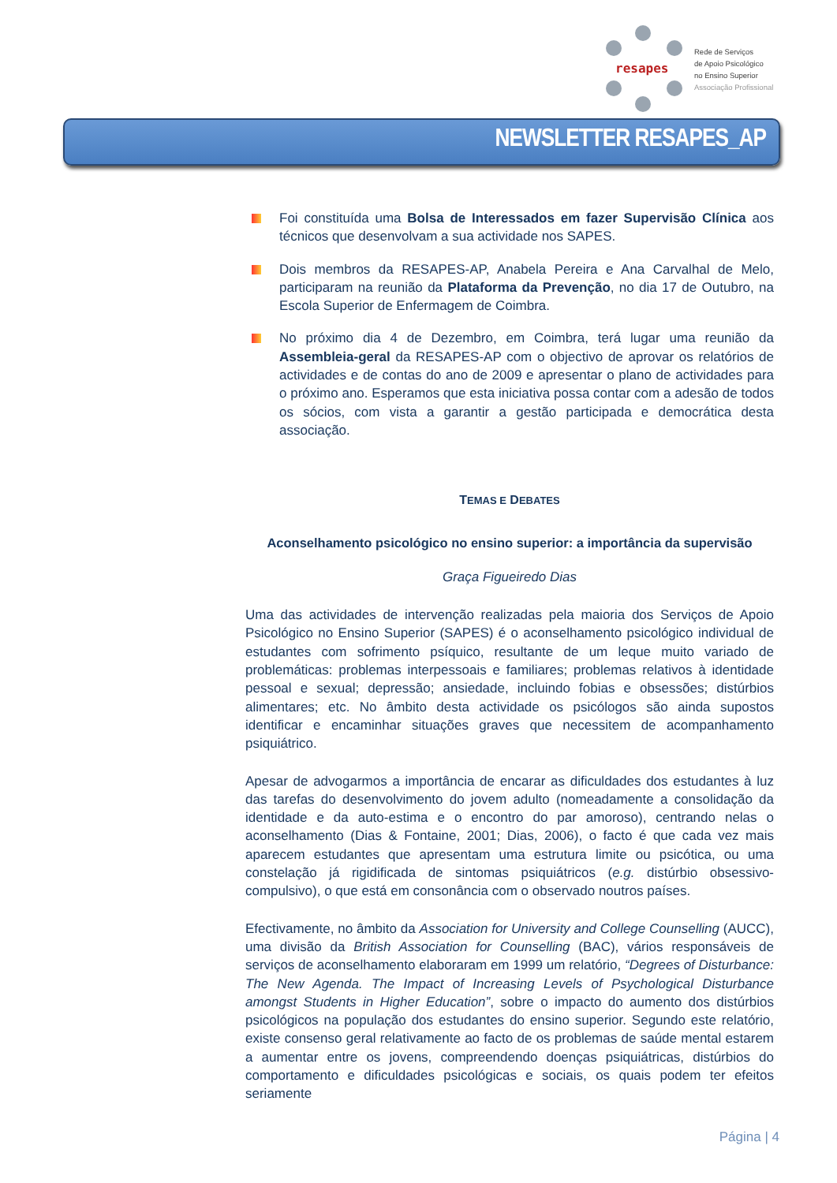resapes
Rede de Serviços
de Apoio Psicológico
no Ensino Superior
Associação Profissional
NEWSLETTER RESAPES_AP
Foi constituída uma Bolsa de Interessados em fazer Supervisão Clínica aos técnicos que desenvolvam a sua actividade nos SAPES.
Dois membros da RESAPES-AP, Anabela Pereira e Ana Carvalhal de Melo, participaram na reunião da Plataforma da Prevenção, no dia 17 de Outubro, na Escola Superior de Enfermagem de Coimbra.
No próximo dia 4 de Dezembro, em Coimbra, terá lugar uma reunião da Assembleia-geral da RESAPES-AP com o objectivo de aprovar os relatórios de actividades e de contas do ano de 2009 e apresentar o plano de actividades para o próximo ano. Esperamos que esta iniciativa possa contar com a adesão de todos os sócios, com vista a garantir a gestão participada e democrática desta associação.
TEMAS E DEBATES
Aconselhamento psicológico no ensino superior: a importância da supervisão
Graça Figueiredo Dias
Uma das actividades de intervenção realizadas pela maioria dos Serviços de Apoio Psicológico no Ensino Superior (SAPES) é o aconselhamento psicológico individual de estudantes com sofrimento psíquico, resultante de um leque muito variado de problemáticas: problemas interpessoais e familiares; problemas relativos à identidade pessoal e sexual; depressão; ansiedade, incluindo fobias e obsessões; distúrbios alimentares; etc. No âmbito desta actividade os psicólogos são ainda supostos identificar e encaminhar situações graves que necessitem de acompanhamento psiquiátrico.
Apesar de advogarmos a importância de encarar as dificuldades dos estudantes à luz das tarefas do desenvolvimento do jovem adulto (nomeadamente a consolidação da identidade e da auto-estima e o encontro do par amoroso), centrando nelas o aconselhamento (Dias & Fontaine, 2001; Dias, 2006), o facto é que cada vez mais aparecem estudantes que apresentam uma estrutura limite ou psicótica, ou uma constelação já rigidificada de sintomas psiquiátricos (e.g. distúrbio obsessivo-compulsivo), o que está em consonância com o observado noutros países.
Efectivamente, no âmbito da Association for University and College Counselling (AUCC), uma divisão da British Association for Counselling (BAC), vários responsáveis de serviços de aconselhamento elaboraram em 1999 um relatório, “Degrees of Disturbance: The New Agenda. The Impact of Increasing Levels of Psychological Disturbance amongst Students in Higher Education”, sobre o impacto do aumento dos distúrbios psicológicos na população dos estudantes do ensino superior. Segundo este relatório, existe consenso geral relativamente ao facto de os problemas de saúde mental estarem a aumentar entre os jovens, compreendendo doenças psiquiátricas, distúrbios do comportamento e dificuldades psicológicas e sociais, os quais podem ter efeitos seriamente
Página | 4